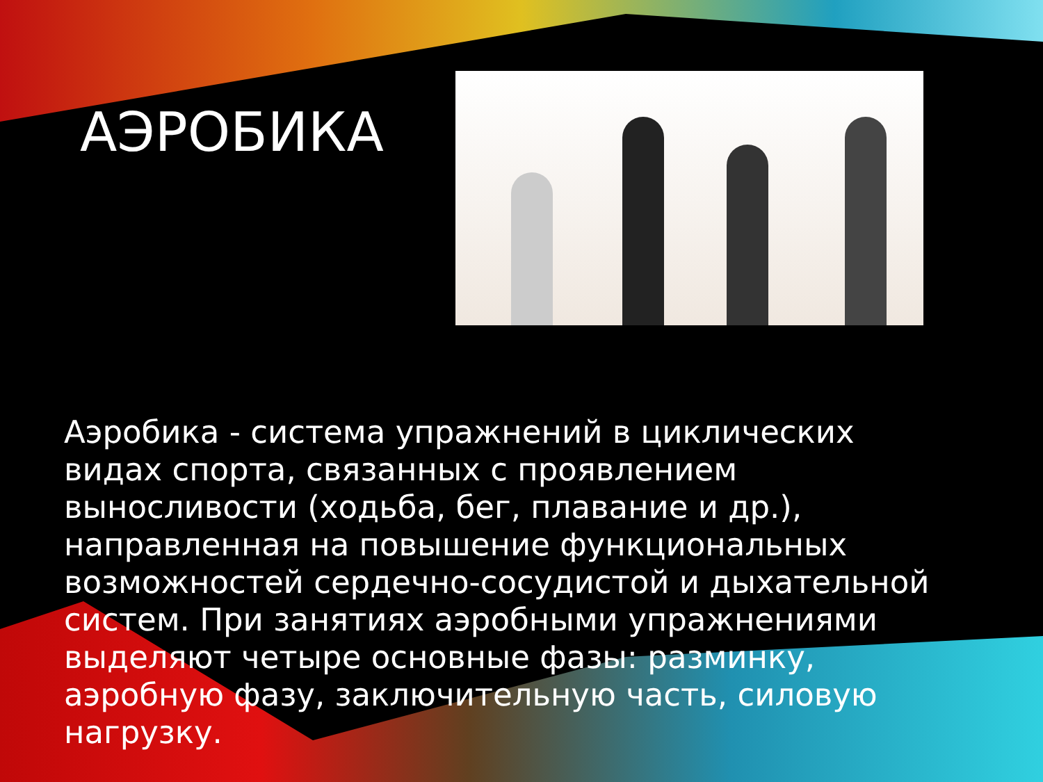АЭРОБИКА
Аэробика - система упражнений в циклических видах спорта, связанных с проявлением выносливости (ходьба, бег, плавание и др.), направленная на повышение функциональных возможностей сердечно-сосудистой и дыхательной систем. При занятиях аэробными упражнениями выделяют четыре основные фазы: разминку, аэробную фазу, заключительную часть, силовую нагрузку.